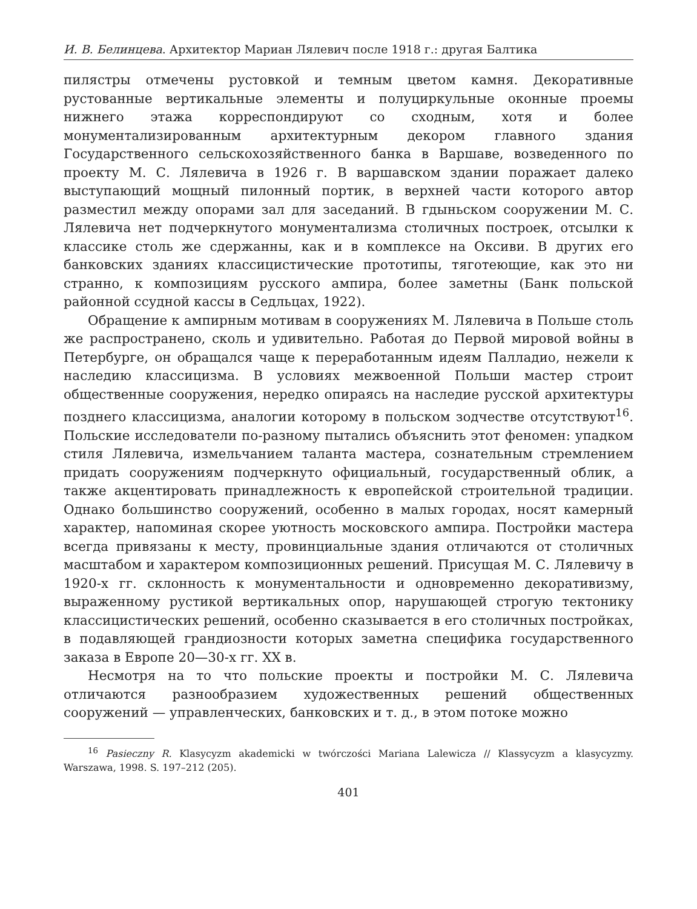И. В. Белинцева. Архитектор Мариан Лялевич после 1918 г.: другая Балтика
пилястры отмечены рустовкой и темным цветом камня. Декоративные рустованные вертикальные элементы и полуциркульные оконные проемы нижнего этажа корреспондируют со сходным, хотя и более монументализированным архитектурным декором главного здания Государственного сельскохозяйственного банка в Варшаве, возведенного по проекту М. С. Лялевича в 1926 г. В варшавском здании поражает далеко выступающий мощный пилонный портик, в верхней части которого автор разместил между опорами зал для заседаний. В гдыньском сооружении М. С. Лялевича нет подчеркнутого монументализма столичных построек, отсылки к классике столь же сдержанны, как и в комплексе на Оксиви. В других его банковских зданиях классицистические прототипы, тяготеющие, как это ни странно, к композициям русского ампира, более заметны (Банк польской районной ссудной кассы в Седльцах, 1922).
Обращение к ампирным мотивам в сооружениях М. Лялевича в Польше столь же распространено, сколь и удивительно. Работая до Первой мировой войны в Петербурге, он обращался чаще к переработанным идеям Палладио, нежели к наследию классицизма. В условиях межвоенной Польши мастер строит общественные сооружения, нередко опираясь на наследие русской архитектуры позднего классицизма, аналогии которому в польском зодчестве отсутствуют<sup>16</sup>. Польские исследователи по-разному пытались объяснить этот феномен: упадком стиля Лялевича, измельчанием таланта мастера, сознательным стремлением придать сооружениям подчеркнуто официальный, государственный облик, а также акцентировать принадлежность к европейской строительной традиции. Однако большинство сооружений, особенно в малых городах, носят камерный характер, напоминая скорее уютность московского ампира. Постройки мастера всегда привязаны к месту, провинциальные здания отличаются от столичных масштабом и характером композиционных решений. Присущая М. С. Лялевичу в 1920-х гг. склонность к монументальности и одновременно декоративизму, выраженному рустикой вертикальных опор, нарушающей строгую тектонику классицистических решений, особенно сказывается в его столичных постройках, в подавляющей грандиозности которых заметна специфика государственного заказа в Европе 20—30-х гг. XX в.
Несмотря на то что польские проекты и постройки М. С. Лялевича отличаются разнообразием художественных решений общественных сооружений — управленческих, банковских и т. д., в этом потоке можно
<sup>16</sup> Pasieczny R. Klasycyzm akademicki w twórczości Mariana Lalewicza // Klassycyzm a klasycyzmy. Warszawa, 1998. S. 197–212 (205).
401